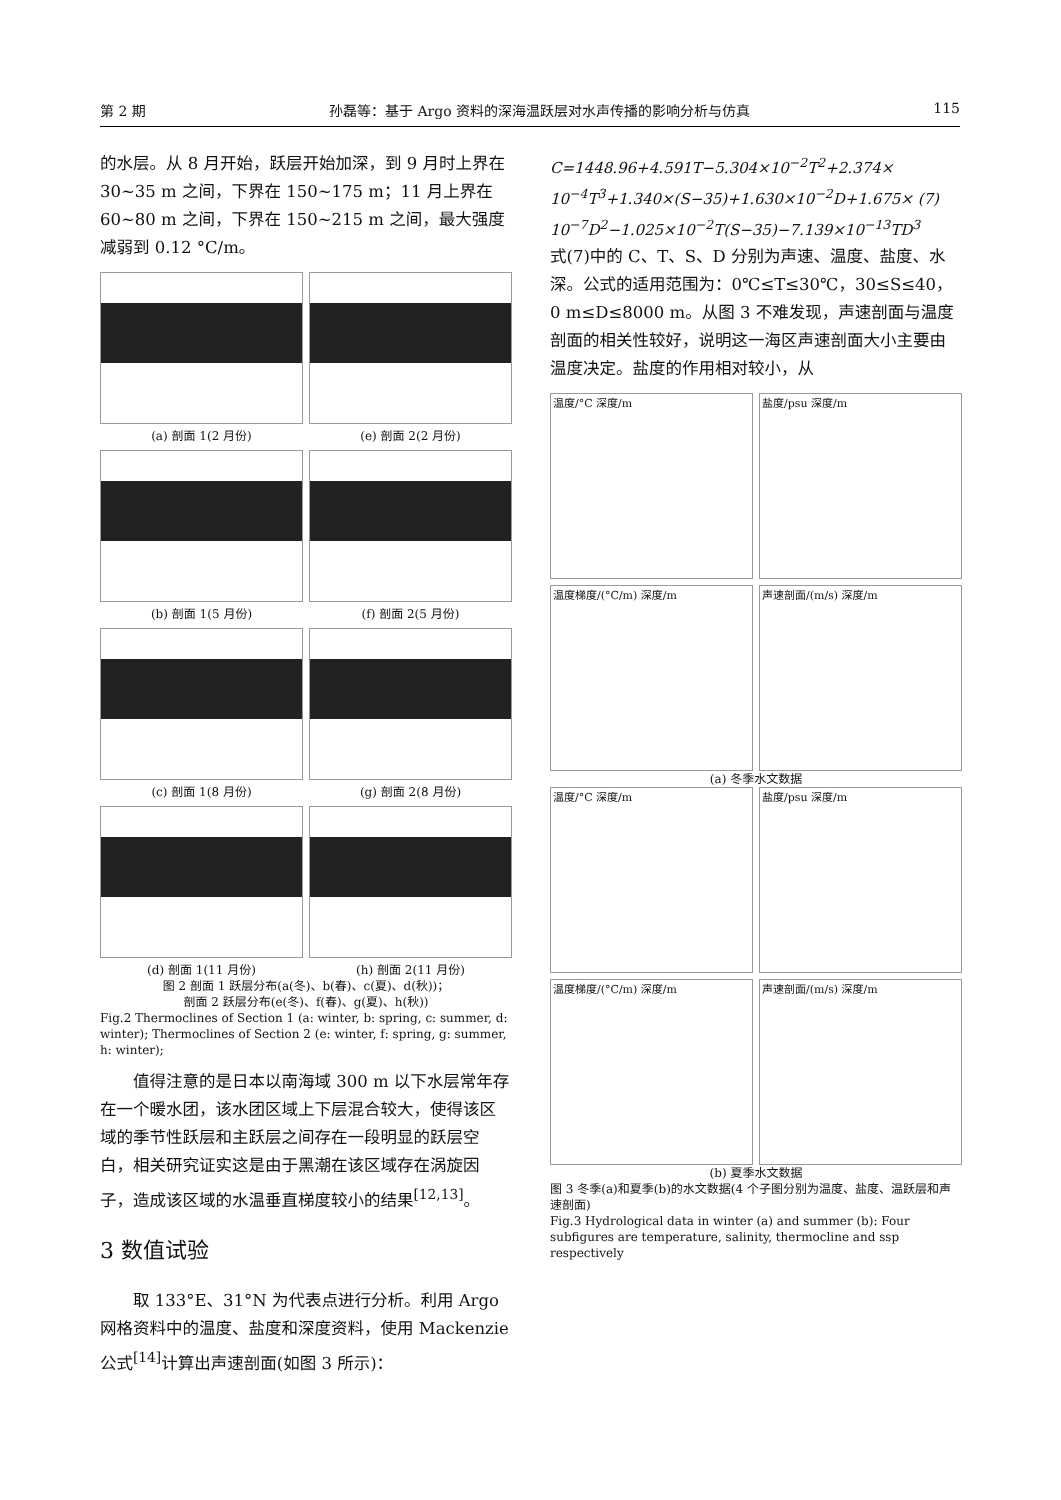第 2 期 孙磊等：基于 Argo 资料的深海温跃层对水声传播的影响分析与仿真 115
的水层。从 8 月开始，跃层开始加深，到 9 月时上界在 30~35 m 之间，下界在 150~175 m；11 月上界在 60~80 m 之间，下界在 150~215 m 之间，最大强度减弱到 0.12 °C/m。
(a) 剖面 1(2 月份)
(e) 剖面 2(2 月份)
(b) 剖面 1(5 月份)
(f) 剖面 2(5 月份)
(c) 剖面 1(8 月份)
(g) 剖面 2(8 月份)
(d) 剖面 1(11 月份)
(h) 剖面 2(11 月份)
图 2 剖面 1 跃层分布(a(冬)、b(春)、c(夏)、d(秋))；
剖面 2 跃层分布(e(冬)、f(春)、g(夏)、h(秋))
Fig.2 Thermoclines of Section 1 (a: winter, b: spring, c: summer, d: winter); Thermoclines of Section 2 (e: winter, f: spring, g: summer, h: winter);
值得注意的是日本以南海域 300 m 以下水层常年存在一个暖水团，该水团区域上下层混合较大，使得该区域的季节性跃层和主跃层之间存在一段明显的跃层空白，相关研究证实这是由于黑潮在该区域存在涡旋因子，造成该区域的水温垂直梯度较小的结果<sup>[12,13]</sup>。
3 数值试验
取 133°E、31°N 为代表点进行分析。利用 Argo 网格资料中的温度、盐度和深度资料，使用 Mackenzie 公式<sup>[14]</sup>计算出声速剖面(如图 3 所示)：
C=1448.96+4.591T−5.304×10<sup>−2</sup>T<sup>2</sup>+2.374×
10<sup>−4</sup>T<sup>3</sup>+1.340×(S−35)+1.630×10<sup>−2</sup>D+1.675× (7)
10<sup>−7</sup>D<sup>2</sup>−1.025×10<sup>−2</sup>T(S−35)−7.139×10<sup>−13</sup>TD<sup>3</sup>
式(7)中的 C、T、S、D 分别为声速、温度、盐度、水深。公式的适用范围为：0℃≤T≤30℃，30≤S≤40，0 m≤D≤8000 m。从图 3 不难发现，声速剖面与温度剖面的相关性较好，说明这一海区声速剖面大小主要由温度决定。盐度的作用相对较小，从
温度/°C 深度/m
盐度/psu 深度/m
温度梯度/(°C/m) 深度/m
声速剖面/(m/s) 深度/m
(a) 冬季水文数据
温度/°C 深度/m
盐度/psu 深度/m
温度梯度/(°C/m) 深度/m
声速剖面/(m/s) 深度/m
(b) 夏季水文数据
图 3 冬季(a)和夏季(b)的水文数据(4 个子图分别为温度、盐度、温跃层和声速剖面)
Fig.3 Hydrological data in winter (a) and summer (b): Four subfigures are temperature, salinity, thermocline and ssp respectively